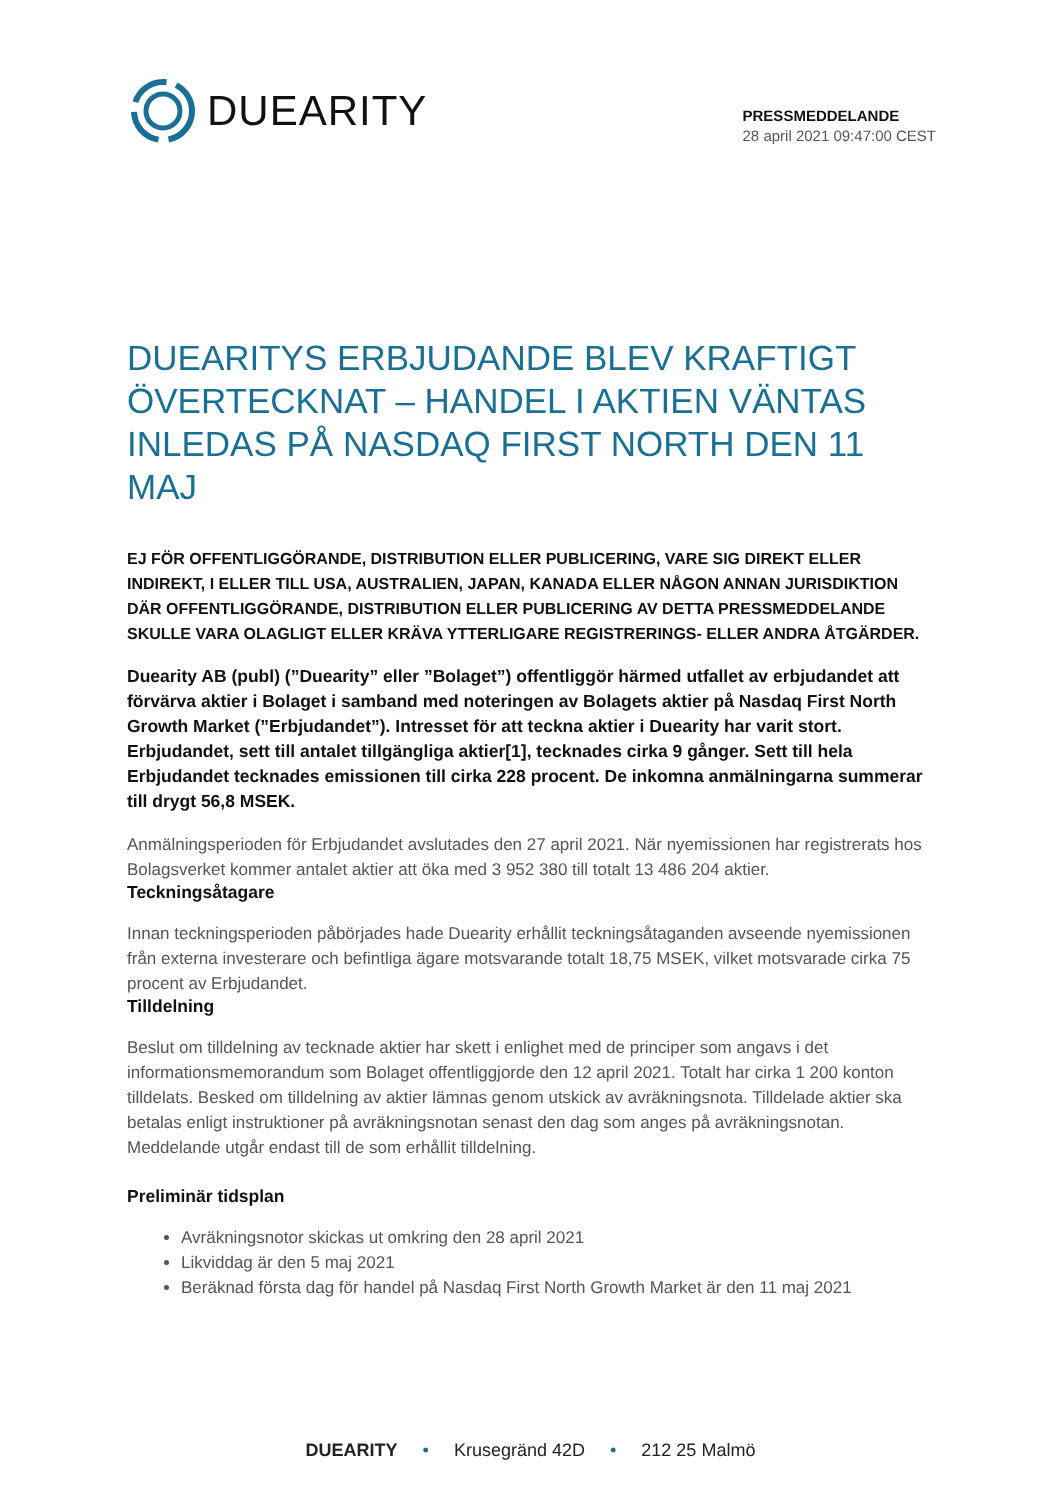DUEARITY
PRESSMEDDELANDE
28 april 2021 09:47:00 CEST
DUEARITYS ERBJUDANDE BLEV KRAFTIGT ÖVERTECKNAT – HANDEL I AKTIEN VÄNTAS INLEDAS PÅ NASDAQ FIRST NORTH DEN 11 MAJ
EJ FÖR OFFENTLIGGÖRANDE, DISTRIBUTION ELLER PUBLICERING, VARE SIG DIREKT ELLER INDIREKT, I ELLER TILL USA, AUSTRALIEN, JAPAN, KANADA ELLER NÅGON ANNAN JURISDIKTION DÄR OFFENTLIGGÖRANDE, DISTRIBUTION ELLER PUBLICERING AV DETTA PRESSMEDDELANDE SKULLE VARA OLAGLIGT ELLER KRÄVA YTTERLIGARE REGISTRERINGS- ELLER ANDRA ÅTGÄRDER.
Duearity AB (publ) (”Duearity” eller ”Bolaget”) offentliggör härmed utfallet av erbjudandet att förvärva aktier i Bolaget i samband med noteringen av Bolagets aktier på Nasdaq First North Growth Market (”Erbjudandet”). Intresset för att teckna aktier i Duearity har varit stort. Erbjudandet, sett till antalet tillgängliga aktier[1], tecknades cirka 9 gånger. Sett till hela Erbjudandet tecknades emissionen till cirka 228 procent. De inkomna anmälningarna summerar till drygt 56,8 MSEK.
Anmälningsperioden för Erbjudandet avslutades den 27 april 2021. När nyemissionen har registrerats hos Bolagsverket kommer antalet aktier att öka med 3 952 380 till totalt 13 486 204 aktier.
Teckningsåtagare
Innan teckningsperioden påbörjades hade Duearity erhållit teckningsåtaganden avseende nyemissionen från externa investerare och befintliga ägare motsvarande totalt 18,75 MSEK, vilket motsvarade cirka 75 procent av Erbjudandet.
Tilldelning
Beslut om tilldelning av tecknade aktier har skett i enlighet med de principer som angavs i det informationsmemorandum som Bolaget offentliggjorde den 12 april 2021. Totalt har cirka 1 200 konton tilldelats. Besked om tilldelning av aktier lämnas genom utskick av avräkningsnota. Tilldelade aktier ska betalas enligt instruktioner på avräkningsnotan senast den dag som anges på avräkningsnotan. Meddelande utgår endast till de som erhållit tilldelning.
Preliminär tidsplan
Avräkningsnotor skickas ut omkring den 28 april 2021
Likviddag är den 5 maj 2021
Beräknad första dag för handel på Nasdaq First North Growth Market är den 11 maj 2021
DUEARITY • Krusegränd 42D • 212 25 Malmö